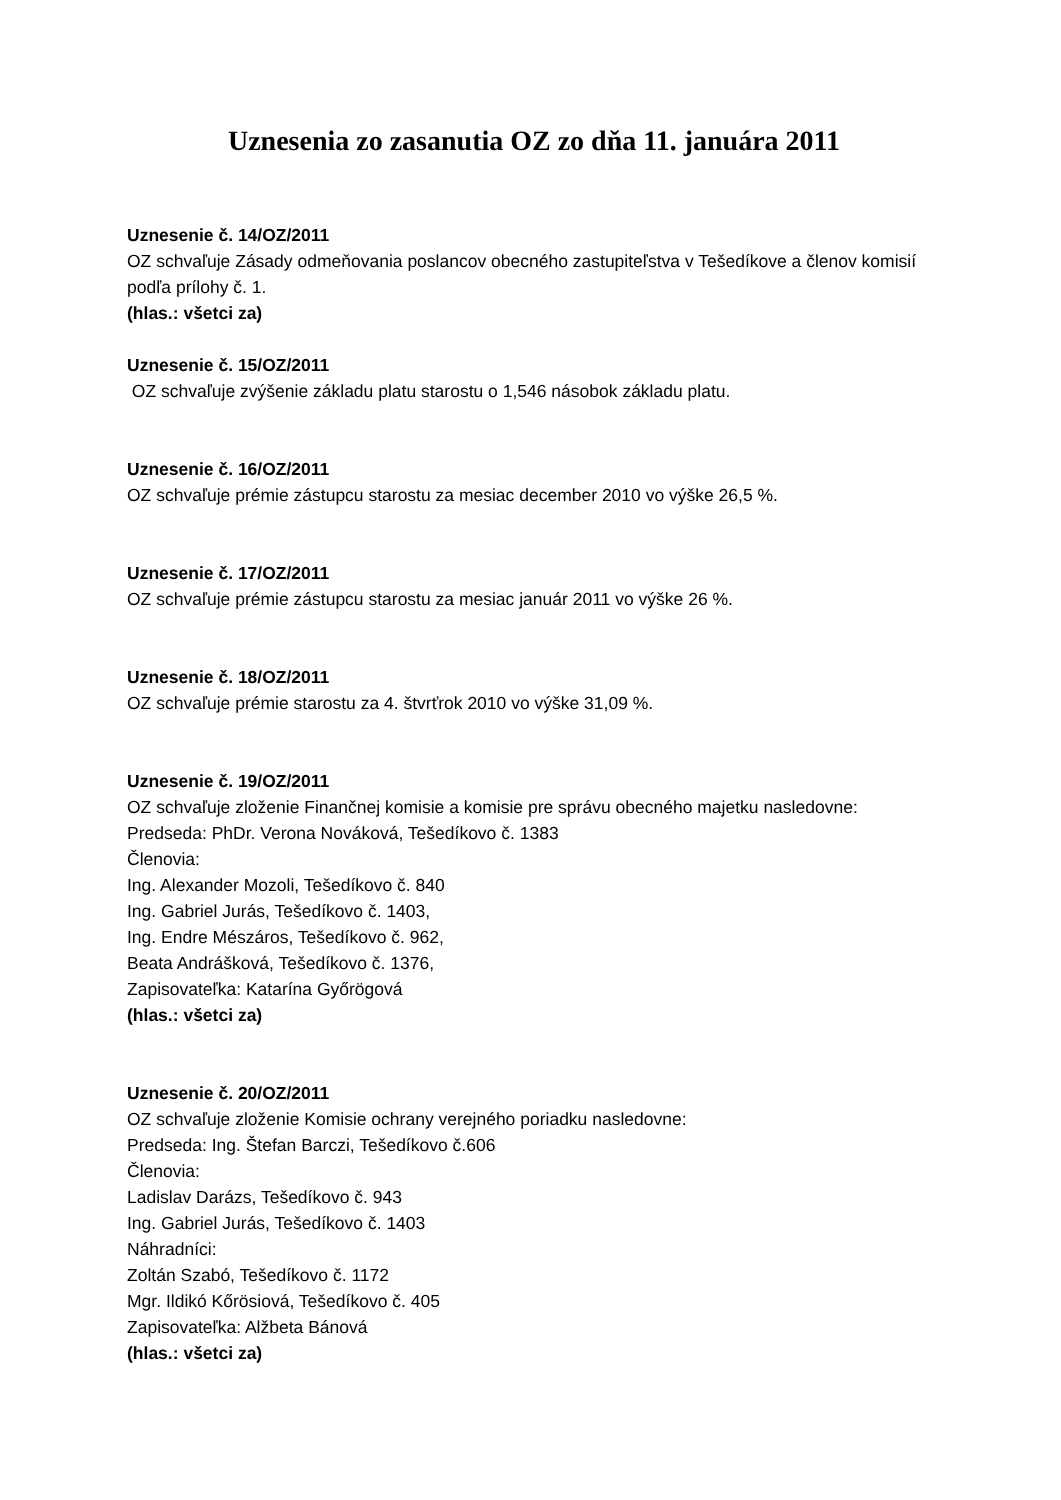Uznesenia zo zasanutia OZ zo dňa 11. januára 2011
Uznesenie č. 14/OZ/2011
OZ schvaľuje Zásady odmeňovania poslancov obecného zastupiteľstva v Tešedíkove a členov komisií podľa prílohy č. 1.
(hlas.: všetci za)
Uznesenie č. 15/OZ/2011
OZ schvaľuje zvýšenie základu platu starostu o 1,546 násobok základu platu.
Uznesenie č. 16/OZ/2011
OZ schvaľuje prémie zástupcu starostu za mesiac december 2010 vo výške 26,5 %.
Uznesenie č. 17/OZ/2011
OZ schvaľuje prémie zástupcu starostu za mesiac január 2011 vo výške 26 %.
Uznesenie č. 18/OZ/2011
OZ schvaľuje prémie starostu za 4. štvrťrok 2010 vo výške 31,09 %.
Uznesenie č. 19/OZ/2011
OZ schvaľuje zloženie Finančnej komisie a komisie pre správu obecného majetku nasledovne:
Predseda: PhDr. Verona Nováková, Tešedíkovo č. 1383
Členovia:
Ing. Alexander Mozoli, Tešedíkovo č. 840
Ing. Gabriel Jurás, Tešedíkovo č. 1403,
Ing. Endre Mészáros, Tešedíkovo č. 962,
Beata Andrášková, Tešedíkovo č. 1376,
Zapisovateľka: Katarína Győrögová
(hlas.: všetci za)
Uznesenie č. 20/OZ/2011
OZ schvaľuje zloženie Komisie ochrany verejného poriadku nasledovne:
Predseda: Ing. Štefan Barczi, Tešedíkovo č.606
Členovia:
Ladislav Darázs, Tešedíkovo č. 943
Ing. Gabriel Jurás, Tešedíkovo č. 1403
Náhradníci:
Zoltán Szabó, Tešedíkovo č. 1172
Mgr. Ildikó Kőrösiová, Tešedíkovo č. 405
Zapisovateľka: Alžbeta Bánová
(hlas.: všetci za)